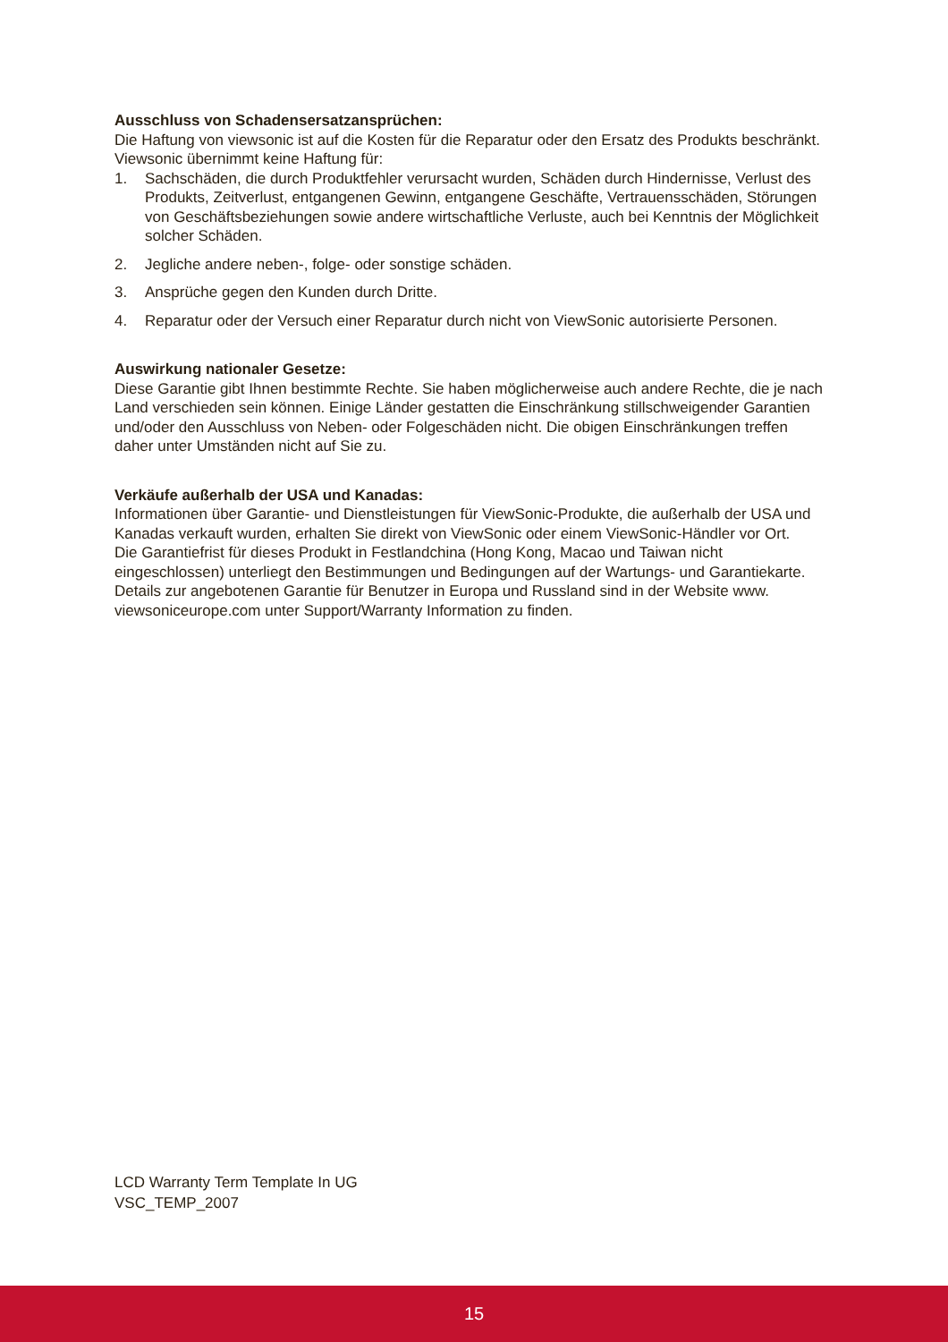Ausschluss von Schadensersatzansprüchen:
Die Haftung von viewsonic ist auf die Kosten für die Reparatur oder den Ersatz des Produkts beschränkt. Viewsonic übernimmt keine Haftung für:
1. Sachschäden, die durch Produktfehler verursacht wurden, Schäden durch Hindernisse, Verlust des Produkts, Zeitverlust, entgangenen Gewinn, entgangene Geschäfte, Vertrauensschäden, Störungen von Geschäftsbeziehungen sowie andere wirtschaftliche Verluste, auch bei Kenntnis der Möglichkeit solcher Schäden.
2. Jegliche andere neben-, folge- oder sonstige schäden.
3. Ansprüche gegen den Kunden durch Dritte.
4. Reparatur oder der Versuch einer Reparatur durch nicht von ViewSonic autorisierte Personen.
Auswirkung nationaler Gesetze:
Diese Garantie gibt Ihnen bestimmte Rechte. Sie haben möglicherweise auch andere Rechte, die je nach Land verschieden sein können. Einige Länder gestatten die Einschränkung stillschweigender Garantien und/oder den Ausschluss von Neben- oder Folgeschäden nicht. Die obigen Einschränkungen treffen daher unter Umständen nicht auf Sie zu.
Verkäufe außerhalb der USA und Kanadas:
Informationen über Garantie- und Dienstleistungen für ViewSonic-Produkte, die außerhalb der USA und Kanadas verkauft wurden, erhalten Sie direkt von ViewSonic oder einem ViewSonic-Händler vor Ort.
Die Garantiefrist für dieses Produkt in Festlandchina (Hong Kong, Macao und Taiwan nicht eingeschlossen) unterliegt den Bestimmungen und Bedingungen auf der Wartungs- und Garantiekarte.
Details zur angebotenen Garantie für Benutzer in Europa und Russland sind in der Website www.
viewsoniceurope.com unter Support/Warranty Information zu finden.
LCD Warranty Term Template In UG
VSC_TEMP_2007
15